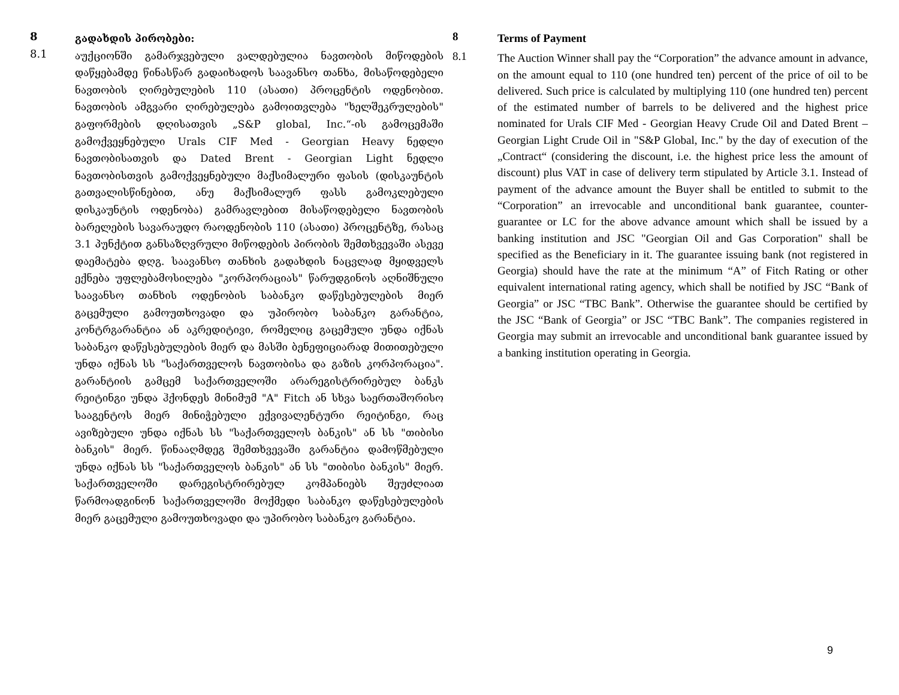8
გადახდის პირობები:
8.1
აუქციონში გამარჯვებული ვალდებულია ნავთობის მიწოდების დაწყებამდე წინასწარ გადაიხადოს საავანსო თანხა, მისაწოდებელი ნავთობის ღირებულების 110 (ასათი) პროცენტის ოდენობით. ნავთობის ამგვარი ღირებულება გამოითვლება "ხელშეკრულების" გაფორმების დღისათვის „S&P global, Inc.“-ის გამოცემაში გამოქვეყნებული Urals CIF Med - Georgian Heavy ნედლი ნავთობისათვის და Dated Brent - Georgian Light ნედლი ნავთობისთვის გამოქვეყნებული მაქსიმალური ფასის (დისკაუნტის გათვალისწინებით, ანუ მაქსიმალურ ფასს გამოკლებული დისკაუნტის ოდენობა) გამრავლებით მისაწოდებელი ნავთობის ბარელების სავარაუდო რაოდენობის 110 (ასათი) პროცენტზე, რასაც 3.1 პუნქტით განსაზღვრული მიწოდების პირობის შემთხვევაში ასევე დაემატება დღგ. საავანსო თანხის გადახდის ნაცვლად მყიდველს ექნება უფლებამოსილება "კორპორაციას" წარუდგინოს აღნიშნული საავანსო თანხის ოდენობის საბანკო დაწესებულების მიერ გაცემული გამოუთხოვადი და უპირობო საბანკო გარანტია, კონტრგარანტია ან აკრედიტივი, რომელიც გაცემული უნდა იქნას საბანკო დაწესებულების მიერ და მასში ბენეფიციარად მითითებული უნდა იქნას სს "საქართველოს ნავთობისა და გაზის კორპორაცია". გარანტიის გამცემ საქართველოში არარეგისტრირებულ ბანკს რეიტინგი უნდა ჰქონდეს მინიმუმ "A" Fitch ან სხვა საერთაშორისო სააგენტოს მიერ მინიჭებული ექვივალენტური რეიტინგი, რაც ავიზებული უნდა იქნას სს "საქართველოს ბანკის" ან სს "თიბისი ბანკის" მიერ. წინააღმდეგ შემთხვევაში გარანტია დამოწმებული უნდა იქნას სს "საქართველოს ბანკის" ან სს "თიბისი ბანკის" მიერ. საქართველოში დარეგისტრირებულ კომპანიებს შეუძლიათ წარმოადგინონ საქართველოში მოქმედი საბანკო დაწესებულების მიერ გაცემული გამოუთხოვადი და უპირობო საბანკო გარანტია.
8
Terms of Payment
8.1
The Auction Winner shall pay the “Corporation” the advance amount in advance, on the amount equal to 110 (one hundred ten) percent of the price of oil to be delivered. Such price is calculated by multiplying 110 (one hundred ten) percent of the estimated number of barrels to be delivered and the highest price nominated for Urals CIF Med - Georgian Heavy Crude Oil and Dated Brent – Georgian Light Crude Oil in "S&P Global, Inc." by the day of execution of the „Contract“ (considering the discount, i.e. the highest price less the amount of discount) plus VAT in case of delivery term stipulated by Article 3.1. Instead of payment of the advance amount the Buyer shall be entitled to submit to the “Corporation” an irrevocable and unconditional bank guarantee, counter-guarantee or LC for the above advance amount which shall be issued by a banking institution and JSC "Georgian Oil and Gas Corporation" shall be specified as the Beneficiary in it. The guarantee issuing bank (not registered in Georgia) should have the rate at the minimum “A” of Fitch Rating or other equivalent international rating agency, which shall be notified by JSC “Bank of Georgia” or JSC “TBC Bank”. Otherwise the guarantee should be certified by the JSC “Bank of Georgia” or JSC “TBC Bank”. The companies registered in Georgia may submit an irrevocable and unconditional bank guarantee issued by a banking institution operating in Georgia.
9